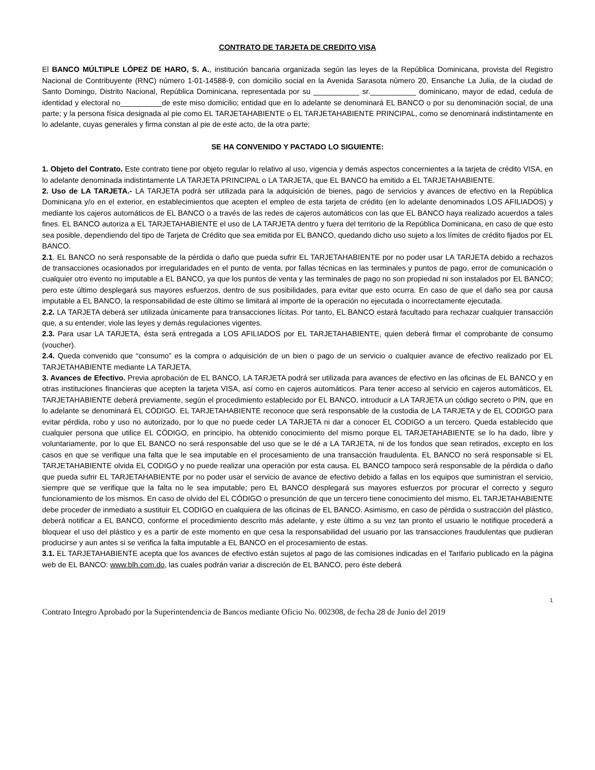CONTRATO DE TARJETA DE CREDITO VISA
El BANCO MÚLTIPLE LÓPEZ DE HARO, S. A., institución bancaria organizada según las leyes de la República Dominicana, provista del Registro Nacional de Contribuyente (RNC) número 1-01-14588-9, con domicilio social en la Avenida Sarasota número 20, Ensanche La Julia, de la ciudad de Santo Domingo, Distrito Nacional, República Dominicana, representada por su ___________ sr.___________ dominicano, mayor de edad, cedula de identidad y electoral no__________de este miso domicilio; entidad que en lo adelante se denominará EL BANCO o por su denominación social, de una parte; y la persona física designada al pie como EL TARJETAHABIENTE o EL TARJETAHABIENTE PRINCIPAL, como se denominará indistintamente en lo adelante, cuyas generales y firma constan al pie de este acto, de la otra parte;
SE HA CONVENIDO Y PACTADO LO SIGUIENTE:
1. Objeto del Contrato. Este contrato tiene por objeto regular lo relativo al uso, vigencia y demás aspectos concernientes a la tarjeta de crédito VISA, en lo adelante denominada indistintamente LA TARJETA PRINCIPAL o LA TARJETA, que EL BANCO ha emitido a EL TARJETAHABIENTE.
2. Uso de LA TARJETA.- LA TARJETA podrá ser utilizada para la adquisición de bienes, pago de servicios y avances de efectivo en la República Dominicana y/o en el exterior, en establecimientos que acepten el empleo de esta tarjeta de crédito (en lo adelante denominados LOS AFILIADOS) y mediante los cajeros automáticos de EL BANCO o a través de las redes de cajeros automáticos con las que EL BANCO haya realizado acuerdos a tales fines. EL BANCO autoriza a EL TARJETAHABIENTE el uso de LA TARJETA dentro y fuera del territorio de la República Dominicana, en caso de que esto sea posible, dependiendo del tipo de Tarjeta de Crédito que sea emitida por EL BANCO, quedando dicho uso sujeto a los límites de crédito fijados por EL BANCO.
2.1. EL BANCO no será responsable de la pérdida o daño que pueda sufrir EL TARJETAHABIENTE por no poder usar LA TARJETA debido a rechazos de transacciones ocasionados por irregularidades en el punto de venta, por fallas técnicas en las terminales y puntos de pago, error de comunicación o cualquier otro evento no imputable a EL BANCO, ya que los puntos de venta y las terminales de pago no son propiedad ni son instalados por EL BANCO; pero este último desplegará sus mayores esfuerzos, dentro de sus posibilidades, para evitar que esto ocurra. En caso de que el daño sea por causa imputable a EL BANCO, la responsabilidad de este último se limitará al importe de la operación no ejecutada o incorrectamente ejecutada.
2.2. LA TARJETA deberá ser utilizada únicamente para transacciones lícitas. Por tanto, EL BANCO estará facultado para rechazar cualquier transacción que, a su entender, viole las leyes y demás regulaciones vigentes.
2.3. Para usar LA TARJETA, ésta será entregada a LOS AFILIADOS por EL TARJETAHABIENTE, quien deberá firmar el comprobante de consumo (voucher).
2.4. Queda convenido que “consumo” es la compra o adquisición de un bien o pago de un servicio o cualquier avance de efectivo realizado por EL TARJETAHABIENTE mediante LA TARJETA.
3. Avances de Efectivo. Previa aprobación de EL BANCO, LA TARJETA podrá ser utilizada para avances de efectivo en las oficinas de EL BANCO y en otras instituciones financieras que acepten la tarjeta VISA, así como en cajeros automáticos. Para tener acceso al servicio en cajeros automáticos, EL TARJETAHABIENTE deberá previamente, según el procedimiento establecido por EL BANCO, introducir a LA TARJETA un código secreto o PIN, que en lo adelante se denominará EL CÓDIGO. EL TARJETAHABIENTE reconoce que será responsable de la custodia de LA TARJETA y de EL CODIGO para evitar pérdida, robo y uso no autorizado, por lo que no puede ceder LA TARJETA ni dar a conocer EL CODIGO a un tercero. Queda establecido que cualquier persona que utilice EL CÓDIGO, en principio, ha obtenido conocimiento del mismo porque EL TARJETAHABIENTE se lo ha dado, libre y voluntariamente, por lo que EL BANCO no será responsable del uso que se le dé a LA TARJETA, ni de los fondos que sean retirados, excepto en los casos en que se verifique una falta que le sea imputable en el procesamiento de una transacción fraudulenta. EL BANCO no será responsable si EL TARJETAHABIENTE olvida EL CODIGO y no puede realizar una operación por esta causa. EL BANCO tampoco será responsable de la pérdida o daño que pueda sufrir EL TARJETAHABIENTE por no poder usar el servicio de avance de efectivo debido a fallas en los equipos que suministran el servicio, siempre que se verifique que la falta no le sea imputable; pero EL BANCO desplegará sus mayores esfuerzos por procurar el correcto y seguro funcionamiento de los mismos. En caso de olvido del EL CÓDIGO o presunción de que un tercero tiene conocimiento del mismo, EL TARJETAHABIENTE debe proceder de inmediato a sustituir EL CODIGO en cualquiera de las oficinas de EL BANCO. Asimismo, en caso de pérdida o sustracción del plástico, deberá notificar a EL BANCO, conforme el procedimiento descrito más adelante, y este último a su vez tan pronto el usuario le notifique procederá a bloquear el uso del plástico y es a partir de este momento en que cesa la responsabilidad del usuario por las transacciones fraudulentas que pudieran producirse y aun antes si se verifica la falta imputable a EL BANCO en el procesamiento de estas.
3.1. EL TARJETAHABIENTE acepta que los avances de efectivo están sujetos al pago de las comisiones indicadas en el Tarifario publicado en la página web de EL BANCO: www.blh.com.do, las cuales podrán variar a discreción de EL BANCO, pero éste deberá
1
Contrato Integro Aprobado por la Superintendencia de Bancos mediante Oficio No. 002308, de fecha 28 de Junio del 2019